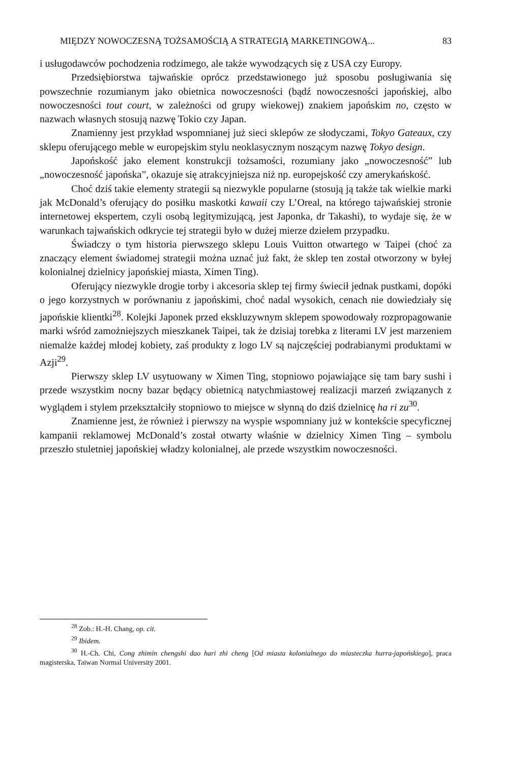MIĘDZY NOWOCZESNĄ TOŻSAMOŚCIĄ A STRATEGIĄ MARKETINGOWĄ... 83
i usługodawców pochodzenia rodzimego, ale także wywodzących się z USA czy Europy.
Przedsiębiorstwa tajwańskie oprócz przedstawionego już sposobu posługiwania się powszechnie rozumianym jako obietnica nowoczesności (bądź nowoczesności japońskiej, albo nowoczesności tout court, w zależności od grupy wiekowej) znakiem japońskim no, często w nazwach własnych stosują nazwę Tokio czy Japan.
Znamienny jest przykład wspomnianej już sieci sklepów ze słodyczami, Tokyo Gateaux, czy sklepu oferującego meble w europejskim stylu neoklasycznym noszącym nazwę Tokyo design.
Japońskość jako element konstrukcji tożsamości, rozumiany jako „nowoczesność” lub „nowoczesność japońska”, okazuje się atrakcyjniejsza niż np. europejskość czy amerykańskość.
Choć dziś takie elementy strategii są niezwykle popularne (stosują ją także tak wielkie marki jak McDonald’s oferujący do posiłku maskotki kawaii czy L’Oreal, na którego tajwańskiej stronie internetowej ekspertem, czyli osobą legitymizującą, jest Japonka, dr Takashi), to wydaje się, że w warunkach tajwańskich odkrycie tej strategii było w dużej mierze dziełem przypadku.
Świadczy o tym historia pierwszego sklepu Louis Vuitton otwartego w Taipei (choć za znaczący element świadomej strategii można uznać już fakt, że sklep ten został otworzony w byłej kolonialnej dzielnicy japońskiej miasta, Ximen Ting).
Oferujący niezwykle drogie torby i akcesoria sklep tej firmy świecił jednak pustkami, dopóki o jego korzystnych w porównaniu z japońskimi, choć nadal wysokich, cenach nie dowiedziały się japońskie klientki<sup>28</sup>. Kolejki Japonek przed ekskluzywnym sklepem spowodowały rozpropagowanie marki wśród zamożniejszych mieszkanek Taipei, tak że dzisiaj torebka z literami LV jest marzeniem niemalże każdej młodej kobiety, zaś produkty z logo LV są najczęściej podrabianymi produktami w Azji<sup>29</sup>.
Pierwszy sklep LV usytuowany w Ximen Ting, stopniowo pojawiające się tam bary sushi i przede wszystkim nocny bazar będący obietnicą natychmiastowej realizacji marzeń związanych z wyglądem i stylem przekształciły stopniowo to miejsce w słynną do dziś dzielnicę ha ri zu<sup>30</sup>.
Znamienne jest, że również i pierwszy na wyspie wspomniany już w kontekście specyficznej kampanii reklamowej McDonald’s został otwarty właśnie w dzielnicy Ximen Ting – symbolu przeszło stuletniej japońskiej władzy kolonialnej, ale przede wszystkim nowoczesności.
<sup>28</sup> Zob.: H.-H. Chang, op. cit.
<sup>29</sup> Ibidem.
<sup>30</sup> H.-Ch. Chi, Cong zhimin chengshi dao hari zhi cheng [Od miasta kolonialnego do miasteczka hurra-japońskiego], praca magisterska, Taiwan Normal University 2001.